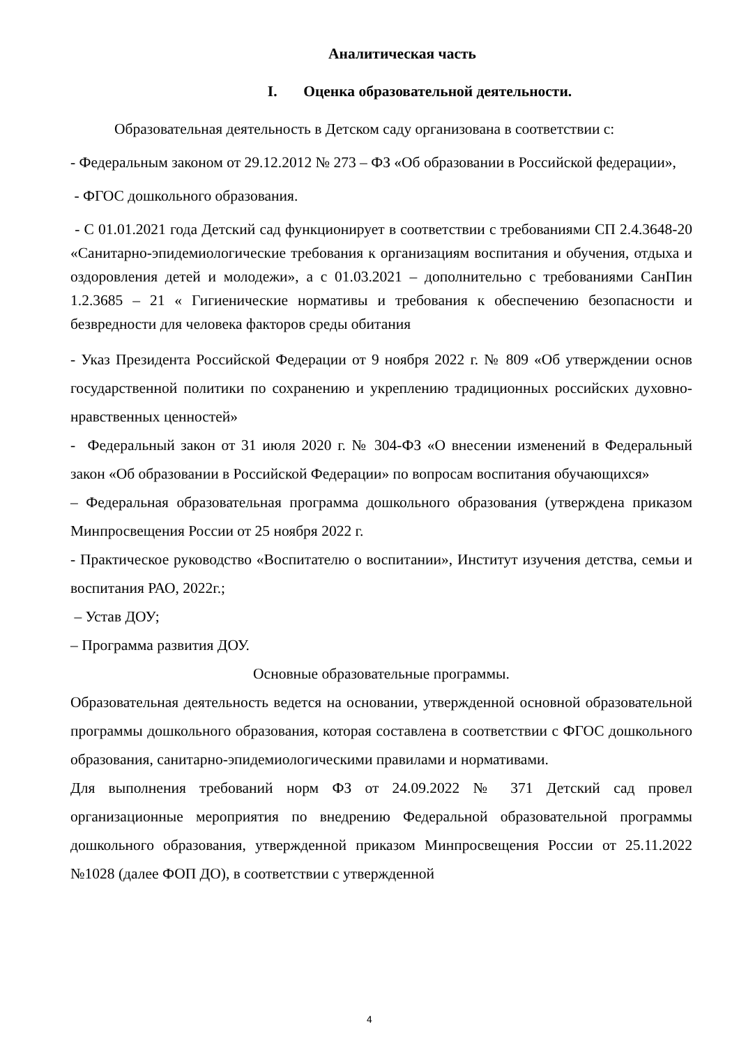Аналитическая часть
I. Оценка образовательной деятельности.
Образовательная деятельность в Детском саду организована в соответствии с:
- Федеральным законом от 29.12.2012 № 273 – ФЗ «Об образовании в Российской федерации»,
- ФГОС дошкольного образования.
- С 01.01.2021 года Детский сад функционирует в соответствии с требованиями СП 2.4.3648-20 «Санитарно-эпидемиологические требования к организациям воспитания и обучения, отдыха и оздоровления детей и молодежи», а с 01.03.2021 – дополнительно с требованиями СанПин 1.2.3685 – 21 « Гигиенические нормативы и требования к обеспечению безопасности и безвредности для человека факторов среды обитания
- Указ Президента Российской Федерации от 9 ноября 2022 г. № 809 «Об утверждении основ государственной политики по сохранению и укреплению традиционных российских духовно-нравственных ценностей»
- Федеральный закон от 31 июля 2020 г. № 304-ФЗ «О внесении изменений в Федеральный закон «Об образовании в Российской Федерации» по вопросам воспитания обучающихся»
– Федеральная образовательная программа дошкольного образования (утверждена приказом Минпросвещения России от 25 ноября 2022 г.
- Практическое руководство «Воспитателю о воспитании», Институт изучения детства, семьи и воспитания РАО, 2022г.;
– Устав ДОУ;
– Программа развития ДОУ.
Основные образовательные программы.
Образовательная деятельность ведется на основании, утвержденной основной образовательной программы дошкольного образования, которая составлена в соответствии с ФГОС дошкольного образования, санитарно-эпидемиологическими правилами и нормативами.
Для выполнения требований норм ФЗ от 24.09.2022 № 371 Детский сад провел организационные мероприятия по внедрению Федеральной образовательной программы дошкольного образования, утвержденной приказом Минпросвещения России от 25.11.2022 №1028 (далее ФОП ДО), в соответствии с утвержденной
4